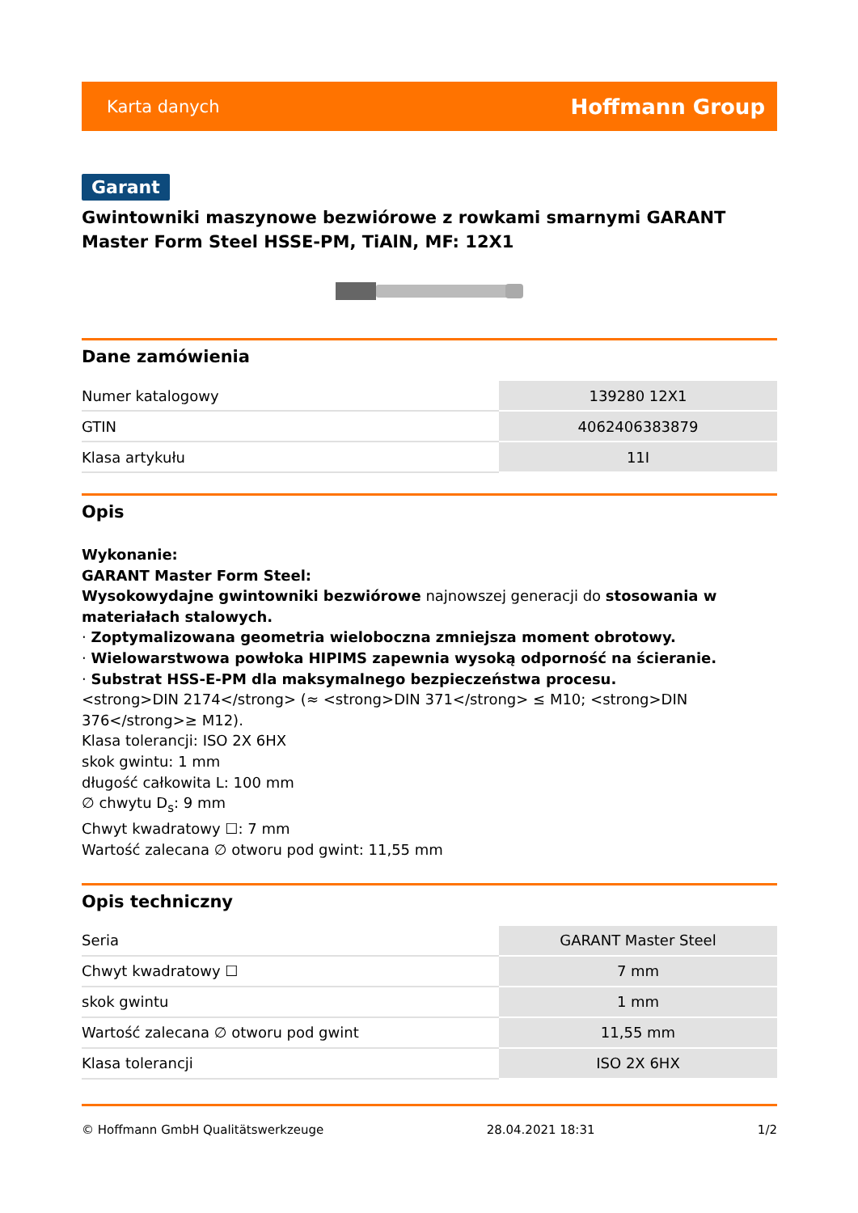Karta danych Hoffmann Group
Garant
Gwintowniki maszynowe bezwiórowe z rowkami smarnymi GARANT Master Form Steel HSSE-PM, TiAlN, MF: 12X1
Dane zamówienia
| Numer katalogowy | 139280 12X1 |
| GTIN | 4062406383879 |
| Klasa artykułu | 11I |
Opis
Wykonanie:
GARANT Master Form Steel:
Wysokowydajne gwintowniki bezwiórowe najnowszej generacji do stosowania w materiałach stalowych.
· Zoptymalizowana geometria wieloboczna zmniejsza moment obrotowy.
· Wielowarstwowa powłoka HIPIMS zapewnia wysoką odporność na ścieranie.
· Substrat HSS-E-PM dla maksymalnego bezpieczeństwa procesu.
<strong>DIN 2174</strong> (≈ <strong>DIN 371</strong> ≤ M10; <strong>DIN 376</strong>≥ M12).
Klasa tolerancji: ISO 2X 6HX
skok gwintu: 1 mm
długość całkowita L: 100 mm
∅ chwytu D<sub>s</sub>: 9 mm
Chwyt kwadratowy ☐: 7 mm
Wartość zalecana ∅ otworu pod gwint: 11,55 mm
Opis techniczny
| Seria | GARANT Master Steel |
| Chwyt kwadratowy ☐ | 7 mm |
| skok gwintu | 1 mm |
| Wartość zalecana ∅ otworu pod gwint | 11,55 mm |
| Klasa tolerancji | ISO 2X 6HX |
© Hoffmann GmbH Qualitätswerkzeuge 28.04.2021 18:31 1/2